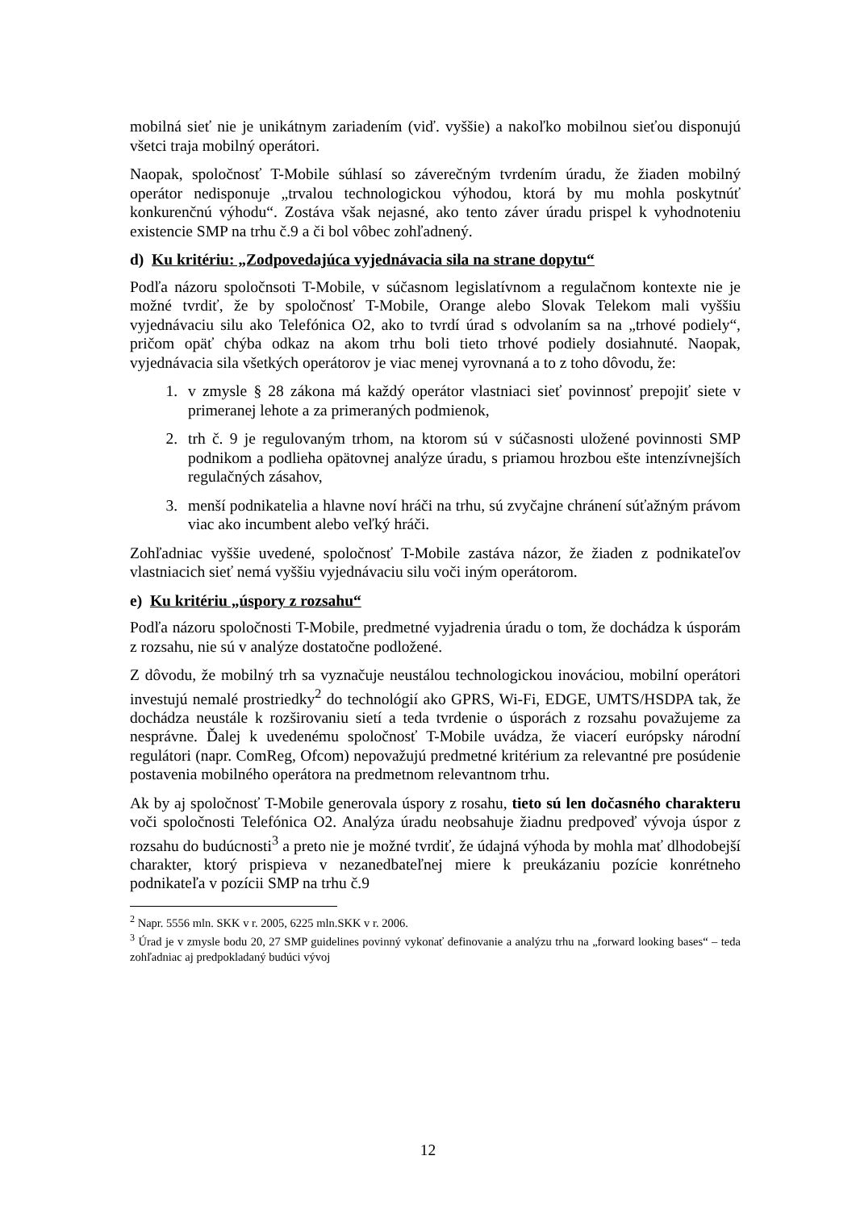mobilná sieť nie je unikátnym zariadením (viď. vyššie) a nakoľko mobilnou sieťou disponujú všetci traja mobilný operátori.
Naopak, spoločnosť T-Mobile súhlasí so záverečným tvrdením úradu, že žiaden mobilný operátor nedisponuje „trvalou technologickou výhodou, ktorá by mu mohla poskytnúť konkurenčnú výhodu“. Zostáva však nejasné, ako tento záver úradu prispel k vyhodnoteniu existencie SMP na trhu č.9 a či bol vôbec zohľadnený.
d) Ku kritériu: „Zodpovedajúca vyjednávacia sila na strane dopytu“
Podľa názoru spoločnsoti T-Mobile, v súčasnom legislatívnom a regulačnom kontexte nie je možné tvrdiť, že by spoločnosť T-Mobile, Orange alebo Slovak Telekom mali vyššiu vyjednávaciu silu ako Telefónica O2, ako to tvrdí úrad s odvolaním sa na „trhové podiely“, pričom opäť chýba odkaz na akom trhu boli tieto trhové podiely dosiahnuté. Naopak, vyjednávacia sila všetkých operátorov je viac menej vyrovnaná a to z toho dôvodu, že:
1. v zmysle § 28 zákona má každý operátor vlastniaci sieť povinnosť prepojiť siete v primeranej lehote a za primeraných podmienok,
2. trh č. 9 je regulovaným trhom, na ktorom sú v súčasnosti uložené povinnosti SMP podnikom a podlieha opätovnej analýze úradu, s priamou hrozbou ešte intenzívnejších regulačných zásahov,
3. menší podnikatelia a hlavne noví hráči na trhu, sú zvyčajne chránení súťažným právom viac ako incumbent alebo veľký hráči.
Zohľadniac vyššie uvedené, spoločnosť T-Mobile zastáva názor, že žiaden z podnikateľov vlastniacich sieť nemá vyššiu vyjednávaciu silu voči iným operátorom.
e) Ku kritériu „úspory z rozsahu“
Podľa názoru spoločnosti T-Mobile, predmetné vyjadrenia úradu o tom, že dochádza k úsporám z rozsahu, nie sú v analýze dostatočne podložené.
Z dôvodu, že mobilný trh sa vyznačuje neustálou technologickou inováciou, mobilní operátori investujú nemalé prostriedky<sup>2</sup> do technológií ako GPRS, Wi-Fi, EDGE, UMTS/HSDPA tak, že dochádza neustále k rozširovaniu sietí a teda tvrdenie o úsporách z rozsahu považujeme za nesprávne. Ďalej k uvedenému spoločnosť T-Mobile uvádza, že viacerí európsky národní regulátori (napr. ComReg, Ofcom) nepovažujú predmetné kritérium za relevantné pre posúdenie postavenia mobilného operátora na predmetnom relevantnom trhu.
Ak by aj spoločnosť T-Mobile generovala úspory z rosahu, tieto sú len dočasného charakteru voči spoločnosti Telefónica O2. Analýza úradu neobsahuje žiadnu predpoveď vývoja úspor z rozsahu do budúcnosti<sup>3</sup> a preto nie je možné tvrdiť, že údajná výhoda by mohla mať dlhodobejší charakter, ktorý prispieva v nezanedbateľnej miere k preukázaniu pozície konrétneho podnikateľa v pozícii SMP na trhu č.9
<sup>2</sup> Napr. 5556 mln. SKK v r. 2005, 6225 mln.SKK v r. 2006.
<sup>3</sup> Úrad je v zmysle bodu 20, 27 SMP guidelines povinný vykonať definovanie a analýzu trhu na „forward looking bases“ – teda zohľadniac aj predpokladaný budúci vývoj
12